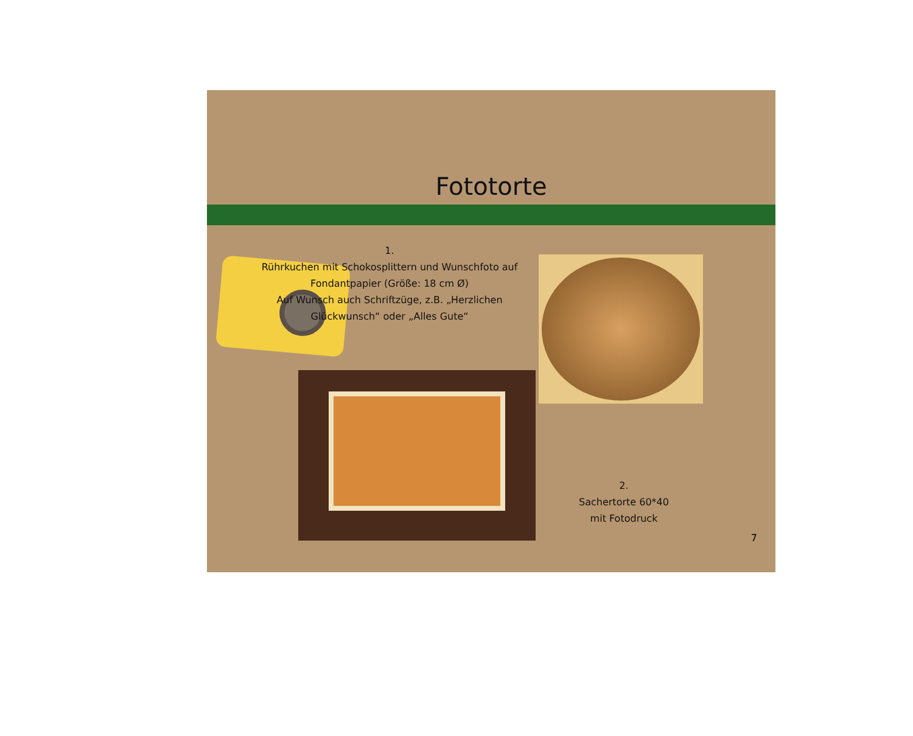Fototorte
1.
Rührkuchen mit Schokosplittern und Wunschfoto auf Fondantpapier (Größe: 18 cm Ø)
Auf Wunsch auch Schriftzüge, z.B. „Herzlichen Glückwunsch“ oder „Alles Gute“
2.
Sachertorte 60*40
mit Fotodruck
7